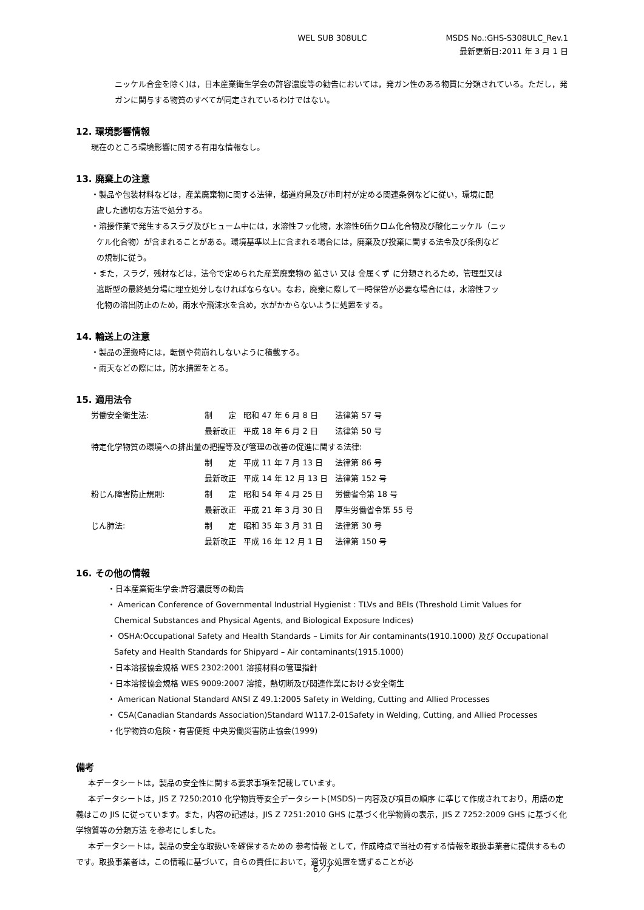WEL SUB 308ULC MSDS No.:GHS-S308ULC_Rev.1
最新更新日:2011 年 3 月 1 日
ニッケル合金を除く)は，日本産業衛生学会の許容濃度等の勧告においては，発ガン性のある物質に分類されている。ただし，発ガンに関与する物質のすべてが同定されているわけではない。
12. 環境影響情報
現在のところ環境影響に関する有用な情報なし。
13. 廃棄上の注意
・製品や包装材料などは，産業廃棄物に関する法律，都道府県及び市町村が定める関連条例などに従い，環境に配
慮した適切な方法で処分する。
・溶接作業で発生するスラグ及びヒューム中には，水溶性フッ化物，水溶性6価クロム化合物及び酸化ニッケル（ニッ
ケル化合物）が含まれることがある。環境基準以上に含まれる場合には，廃棄及び投棄に関する法令及び条例など
の規制に従う。
・また，スラグ，残材などは，法令で定められた産業廃棄物の 鉱さい 又は 金属くず に分類されるため，管理型又は
遮断型の最終処分場に埋立処分しなければならない。なお，廃棄に際して一時保管が必要な場合には，水溶性フッ
化物の溶出防止のため，雨水や飛沫水を含め，水がかからないように処置をする。
14. 輸送上の注意
・製品の運搬時には，転倒や荷崩れしないように積載する。
・雨天などの際には，防水措置をとる。
15. 適用法令
| 労働安全衛生法: | 制 定 | 昭和 47 年 6 月 8 日 | 法律第 57 号 |
| | 最新改正 | 平成 18 年 6 月 2 日 | 法律第 50 号 |
| 特定化学物質の環境への排出量の把握等及び管理の改善の促進に関する法律: | | | |
| | 制 定 | 平成 11 年 7 月 13 日 | 法律第 86 号 |
| | 最新改正 | 平成 14 年 12 月 13 日 | 法律第 152 号 |
| 粉じん障害防止規則: | 制 定 | 昭和 54 年 4 月 25 日 | 労働省令第 18 号 |
| | 最新改正 | 平成 21 年 3 月 30 日 | 厚生労働省令第 55 号 |
| じん肺法: | 制 定 | 昭和 35 年 3 月 31 日 | 法律第 30 号 |
| | 最新改正 | 平成 16 年 12 月 1 日 | 法律第 150 号 |
16. その他の情報
・日本産業衛生学会:許容濃度等の勧告
・ American Conference of Governmental Industrial Hygienist : TLVs and BEIs (Threshold Limit Values for
Chemical Substances and Physical Agents, and Biological Exposure Indices)
・ OSHA:Occupational Safety and Health Standards – Limits for Air contaminants(1910.1000) 及び Occupational
Safety and Health Standards for Shipyard – Air contaminants(1915.1000)
・日本溶接協会規格 WES 2302:2001 溶接材料の管理指針
・日本溶接協会規格 WES 9009:2007 溶接，熱切断及び関連作業における安全衛生
・ American National Standard ANSI Z 49.1:2005 Safety in Welding, Cutting and Allied Processes
・ CSA(Canadian Standards Association)Standard W117.2-01Safety in Welding, Cutting, and Allied Processes
・化学物質の危険・有害便覧 中央労働災害防止協会(1999)
備考
本データシートは，製品の安全性に関する要求事項を記載しています。
本データシートは，JIS Z 7250:2010 化学物質等安全データシート(MSDS)－内容及び項目の順序 に準じて作成されており，用語の定義はこの JIS に従っています。また，内容の記述は，JIS Z 7251:2010 GHS に基づく化学物質の表示，JIS Z 7252:2009 GHS に基づく化学物質等の分類方法 を参考にしました。
本データシートは，製品の安全な取扱いを確保するための 参考情報 として，作成時点で当社の有する情報を取扱事業者に提供するものです。取扱事業者は，この情報に基づいて，自らの責任において，適切な処置を講ずることが必
6／7